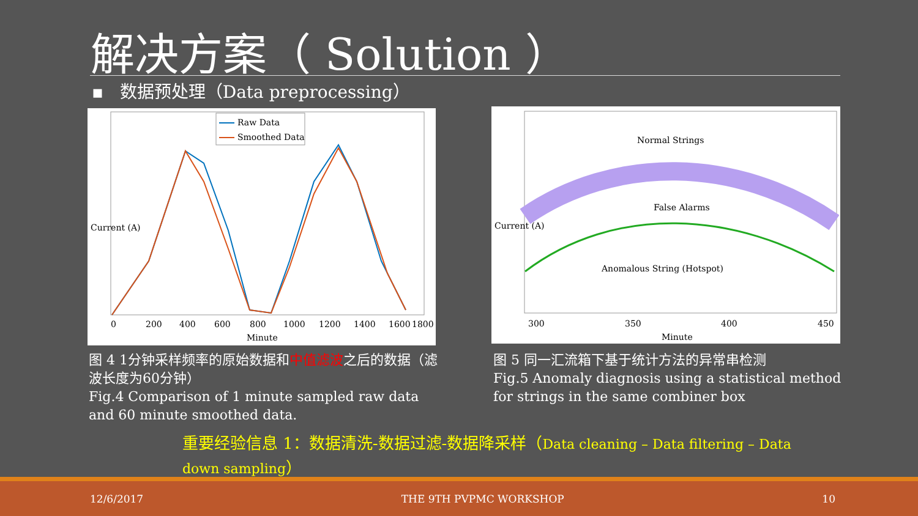解决方案（ Solution ）
▪ 数据预处理（Data preprocessing）
Current (A)
Minute
0
200
400
600
800
1000
1200
1400
1600
1800
Raw Data
Smoothed Data
Current (A)
Minute
300
350
400
450
Normal Strings
False Alarms
Anomalous String (Hotspot)
图 4 1分钟采样频率的原始数据和中值滤波之后的数据（滤波长度为60分钟）
Fig.4 Comparison of 1 minute sampled raw data and 60 minute smoothed data.
图 5 同一汇流箱下基于统计方法的异常串检测
Fig.5 Anomaly diagnosis using a statistical method for strings in the same combiner box
重要经验信息 1：数据清洗-数据过滤-数据降采样（Data cleaning – Data filtering – Data down sampling）
12/6/2017 THE 9TH PVPMC WORKSHOP 10